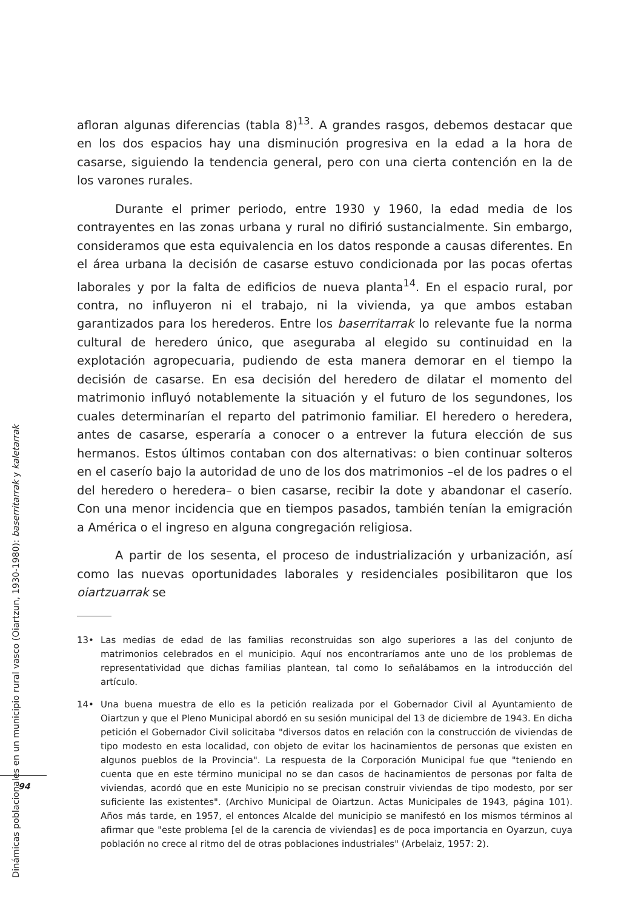afloran algunas diferencias (tabla 8)<sup>13</sup>. A grandes rasgos, debemos destacar que en los dos espacios hay una disminución progresiva en la edad a la hora de casarse, siguiendo la tendencia general, pero con una cierta contención en la de los varones rurales.
Durante el primer periodo, entre 1930 y 1960, la edad media de los contrayentes en las zonas urbana y rural no difirió sustancialmente. Sin embargo, consideramos que esta equivalencia en los datos responde a causas diferentes. En el área urbana la decisión de casarse estuvo condicionada por las pocas ofertas laborales y por la falta de edificios de nueva planta<sup>14</sup>. En el espacio rural, por contra, no influyeron ni el trabajo, ni la vivienda, ya que ambos estaban garantizados para los herederos. Entre los baserritarrak lo relevante fue la norma cultural de heredero único, que aseguraba al elegido su continuidad en la explotación agropecuaria, pudiendo de esta manera demorar en el tiempo la decisión de casarse. En esa decisión del heredero de dilatar el momento del matrimonio influyó notablemente la situación y el futuro de los segundones, los cuales determinarían el reparto del patrimonio familiar. El heredero o heredera, antes de casarse, esperaría a conocer o a entrever la futura elección de sus hermanos. Estos últimos contaban con dos alternativas: o bien continuar solteros en el caserío bajo la autoridad de uno de los dos matrimonios –el de los padres o el del heredero o heredera– o bien casarse, recibir la dote y abandonar el caserío. Con una menor incidencia que en tiempos pasados, también tenían la emigración a América o el ingreso en alguna congregación religiosa.
A partir de los sesenta, el proceso de industrialización y urbanización, así como las nuevas oportunidades laborales y residenciales posibilitaron que los oiartzuarrak se
13• Las medias de edad de las familias reconstruidas son algo superiores a las del conjunto de matrimonios celebrados en el municipio. Aquí nos encontraríamos ante uno de los problemas de representatividad que dichas familias plantean, tal como lo señalábamos en la introducción del artículo.
14• Una buena muestra de ello es la petición realizada por el Gobernador Civil al Ayuntamiento de Oiartzun y que el Pleno Municipal abordó en su sesión municipal del 13 de diciembre de 1943. En dicha petición el Gobernador Civil solicitaba "diversos datos en relación con la construcción de viviendas de tipo modesto en esta localidad, con objeto de evitar los hacinamientos de personas que existen en algunos pueblos de la Provincia". La respuesta de la Corporación Municipal fue que "teniendo en cuenta que en este término municipal no se dan casos de hacinamientos de personas por falta de viviendas, acordó que en este Municipio no se precisan construir viviendas de tipo modesto, por ser suficiente las existentes". (Archivo Municipal de Oiartzun. Actas Municipales de 1943, página 101). Años más tarde, en 1957, el entonces Alcalde del municipio se manifestó en los mismos términos al afirmar que "este problema [el de la carencia de viviendas] es de poca importancia en Oyarzun, cuya población no crece al ritmo del de otras poblaciones industriales" (Arbelaiz, 1957: 2).
Dinámicas poblacionales en un municipio rural vasco (Oiartzun, 1930-1980): baserritarrak y kaletarrak
94